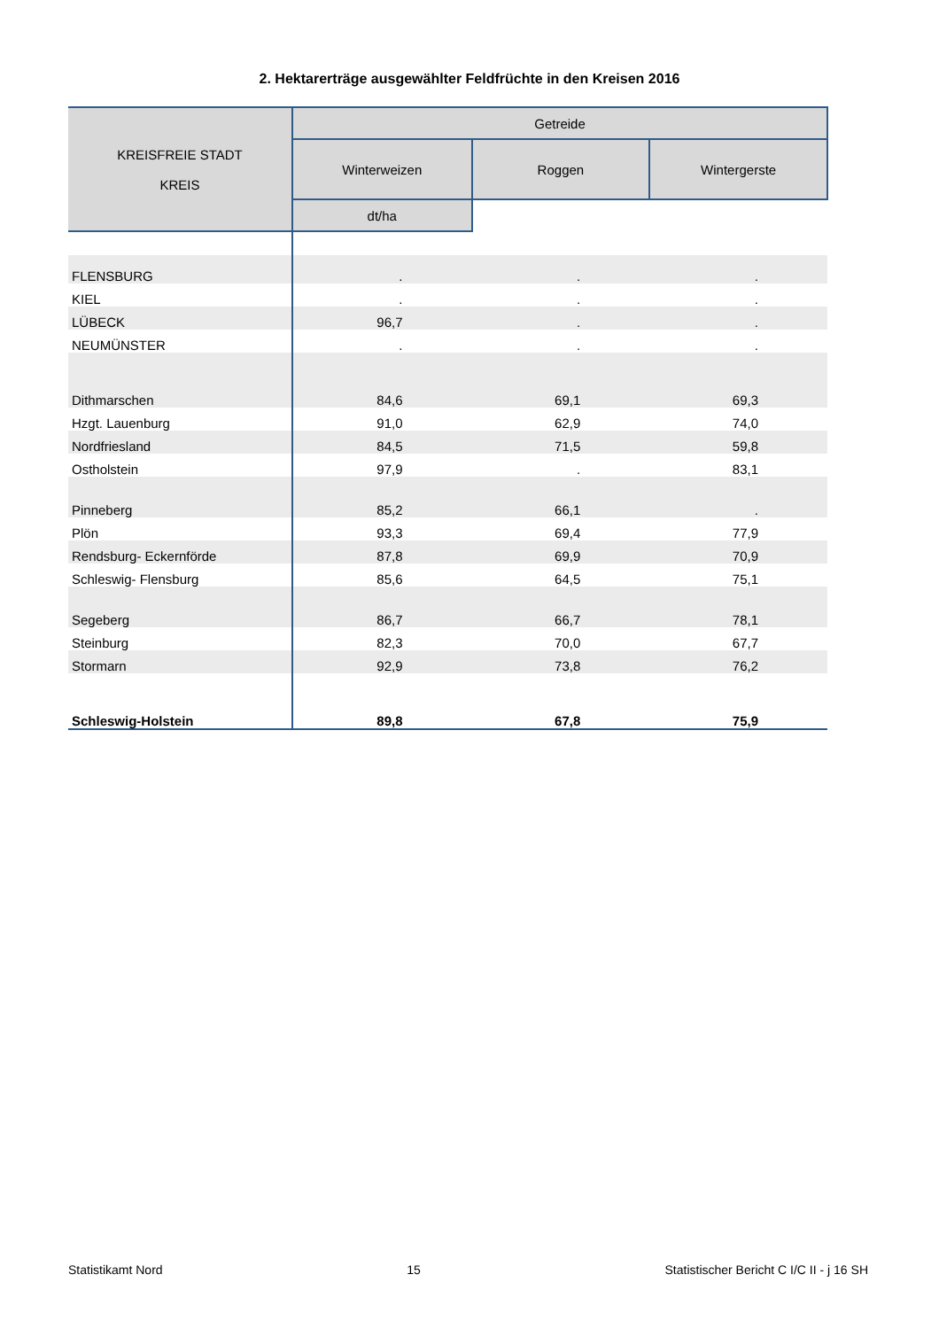2. Hektarerträge ausgewählter Feldfrüchte in den Kreisen 2016
| KREISFREIE STADT KREIS | Getreide | | |
| --- | --- | --- | --- |
| | Winterweizen | Roggen | Wintergerste |
| | dt/ha | | |
| FLENSBURG | . | . | . |
| KIEL | . | . | . |
| LÜBECK | 96,7 | . | . |
| NEUMÜNSTER | . | . | . |
| Dithmarschen | 84,6 | 69,1 | 69,3 |
| Hzgt. Lauenburg | 91,0 | 62,9 | 74,0 |
| Nordfriesland | 84,5 | 71,5 | 59,8 |
| Ostholstein | 97,9 | . | 83,1 |
| Pinneberg | 85,2 | 66,1 | . |
| Plön | 93,3 | 69,4 | 77,9 |
| Rendsburg- Eckernförde | 87,8 | 69,9 | 70,9 |
| Schleswig- Flensburg | 85,6 | 64,5 | 75,1 |
| Segeberg | 86,7 | 66,7 | 78,1 |
| Steinburg | 82,3 | 70,0 | 67,7 |
| Stormarn | 92,9 | 73,8 | 76,2 |
| Schleswig-Holstein | 89,8 | 67,8 | 75,9 |
Statistikamt Nord 15 Statistischer Bericht C I/C II - j 16 SH